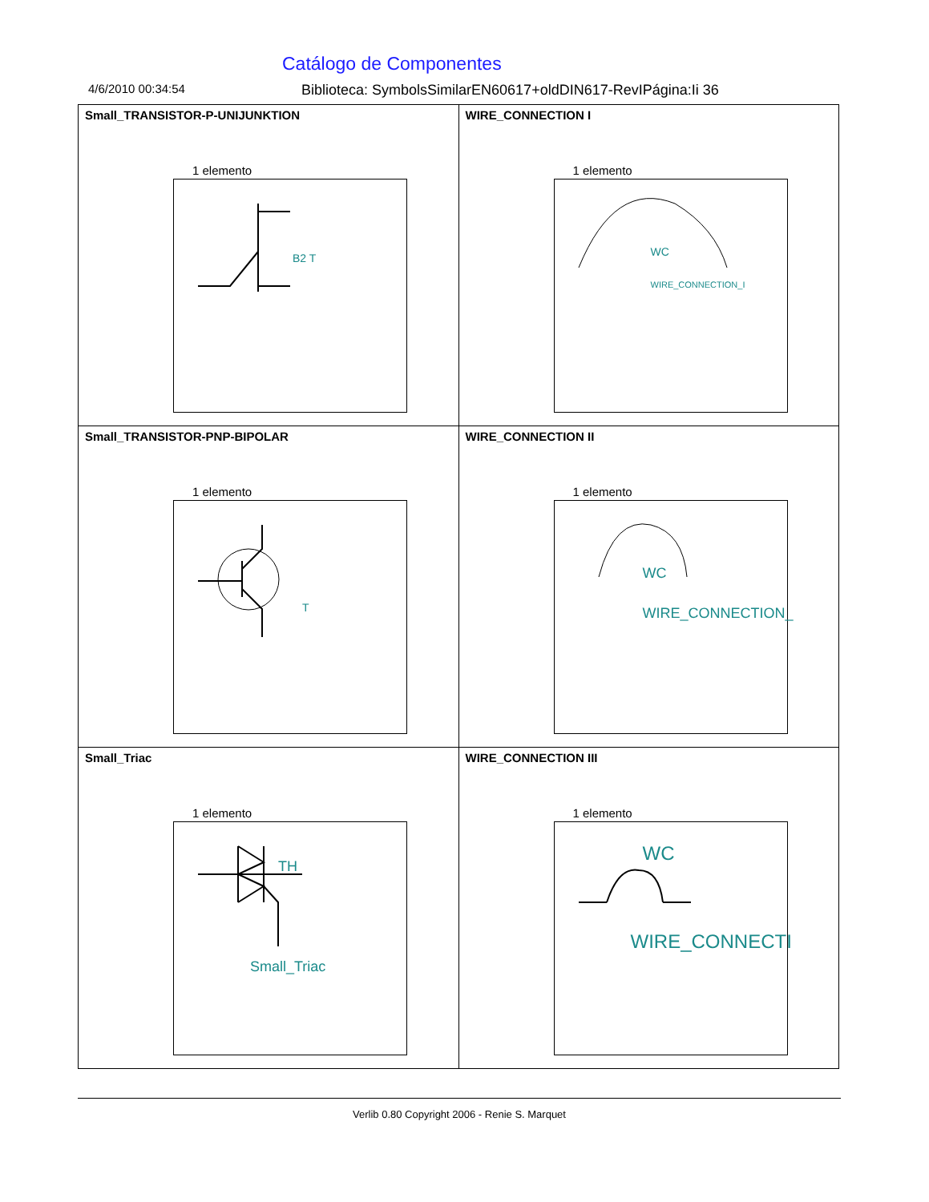Catálogo de Componentes
4/6/2010 00:34:54 Biblioteca: SymbolsSimilarEN60617+oldDIN617-RevIPágina:Ii 36
| Small_TRANSISTOR-P-UNIJUNKTION 1 elemento B2 T | WIRE_CONNECTION I 1 elemento WC WIRE_CONNECTION_I |
| Small_TRANSISTOR-PNP-BIPOLAR 1 elemento T | WIRE_CONNECTION II 1 elemento WC WIRE_CONNECTION_ |
| Small_Triac 1 elemento TH Small_Triac | WIRE_CONNECTION III 1 elemento WC WIRE_CONNECTI |
Verlib 0.80 Copyright 2006 - Renie S. Marquet